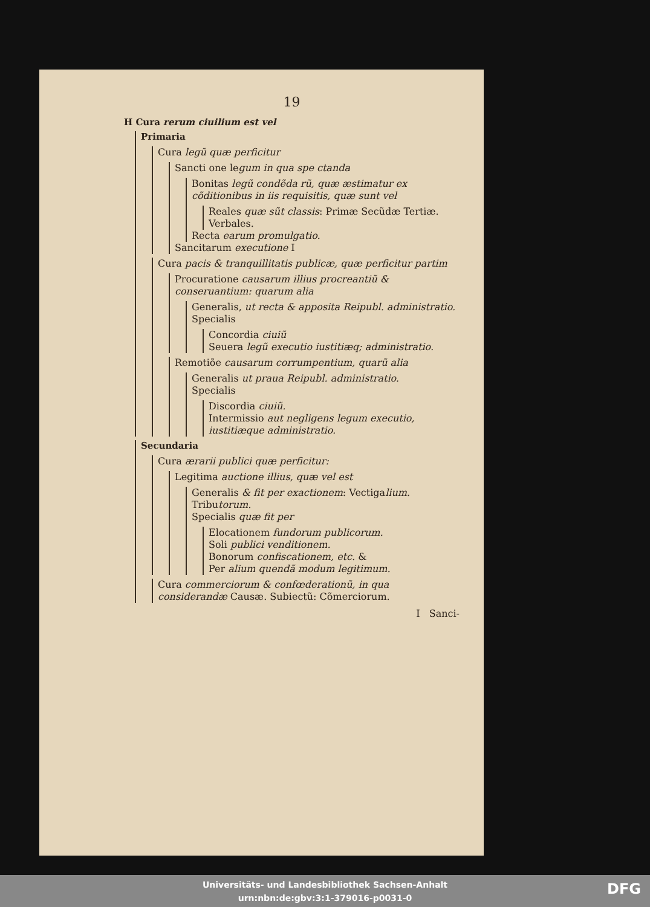19
H Cura rerum ciuilium est vel
Primaria
Cura legũ quæ perficitur
Sancti one legum in qua spe ctanda
Bonitas legũ condẽda rũ, quæ æstimatur ex cõditionibus in iis requisitis, quæ sunt vel
Reales quæ sũt classis: Primæ Secũdæ Tertiæ.
Verbales.
Recta earum promulgatio.
Sancitarum executione I
Cura pacis & tranquillitatis publicæ, quæ perficitur partim
Procuratione causarum illius procreantiũ & conseruantium: quarum alia
Generalis, ut recta & apposita Reipubl. administratio.
Specialis
Concordia ciuiũ
Seuera legũ executio iustitiæq; administratio.
Remotiõe causarum corrumpentium, quarũ alia
Generalis ut praua Reipubl. administratio.
Specialis
Discordia ciuiũ.
Intermissio aut negligens legum executio, iustitiæque administratio.
Secundaria
Cura ærarii publici quæ perficitur:
Legitima auctione illius, quæ vel est
Generalis & fit per exactionem: Vectigalium. Tributorum.
Specialis quæ fit per
Elocationem fundorum publicorum.
Soli publici venditionem.
Bonorum confiscationem, etc. &
Per alium quendã modum legitimum.
Cura commerciorum & confœderationũ, in qua considerandæ Causæ. Subiectũ: Cõmerciorum.
I Sanci-
Universitäts- und Landesbibliothek Sachsen-Anhalt
urn:nbn:de:gbv:3:1-379016-p0031-0
DFG